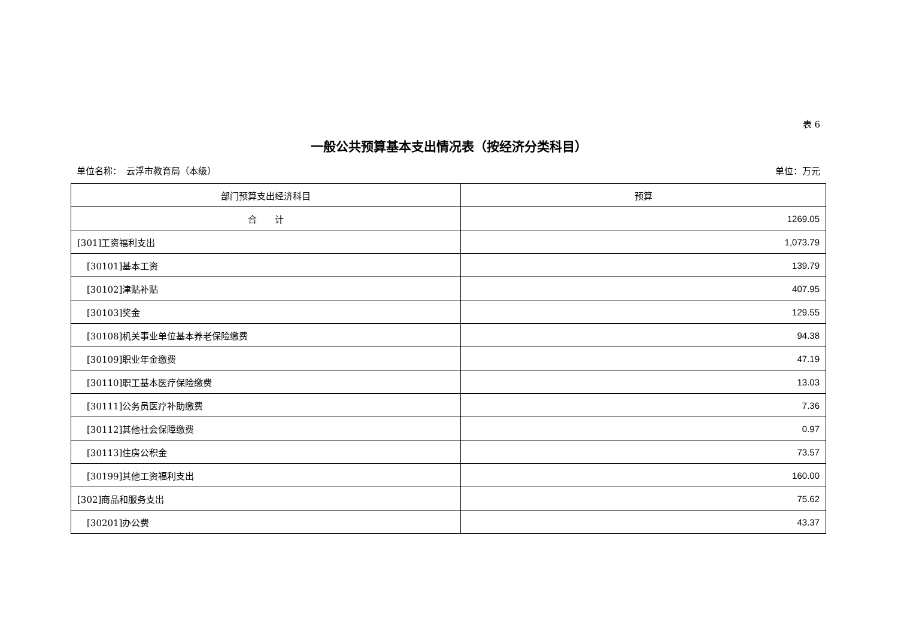表 6
一般公共预算基本支出情况表（按经济分类科目）
单位名称：　云浮市教育局（本级） 单位：万元
| 部门预算支出经济科目 | 预算 |
| --- | --- |
| 合 计 | 1269.05 |
| [301]工资福利支出 | 1,073.79 |
| [30101]基本工资 | 139.79 |
| [30102]津贴补贴 | 407.95 |
| [30103]奖金 | 129.55 |
| [30108]机关事业单位基本养老保险缴费 | 94.38 |
| [30109]职业年金缴费 | 47.19 |
| [30110]职工基本医疗保险缴费 | 13.03 |
| [30111]公务员医疗补助缴费 | 7.36 |
| [30112]其他社会保障缴费 | 0.97 |
| [30113]住房公积金 | 73.57 |
| [30199]其他工资福利支出 | 160.00 |
| [302]商品和服务支出 | 75.62 |
| [30201]办公费 | 43.37 |